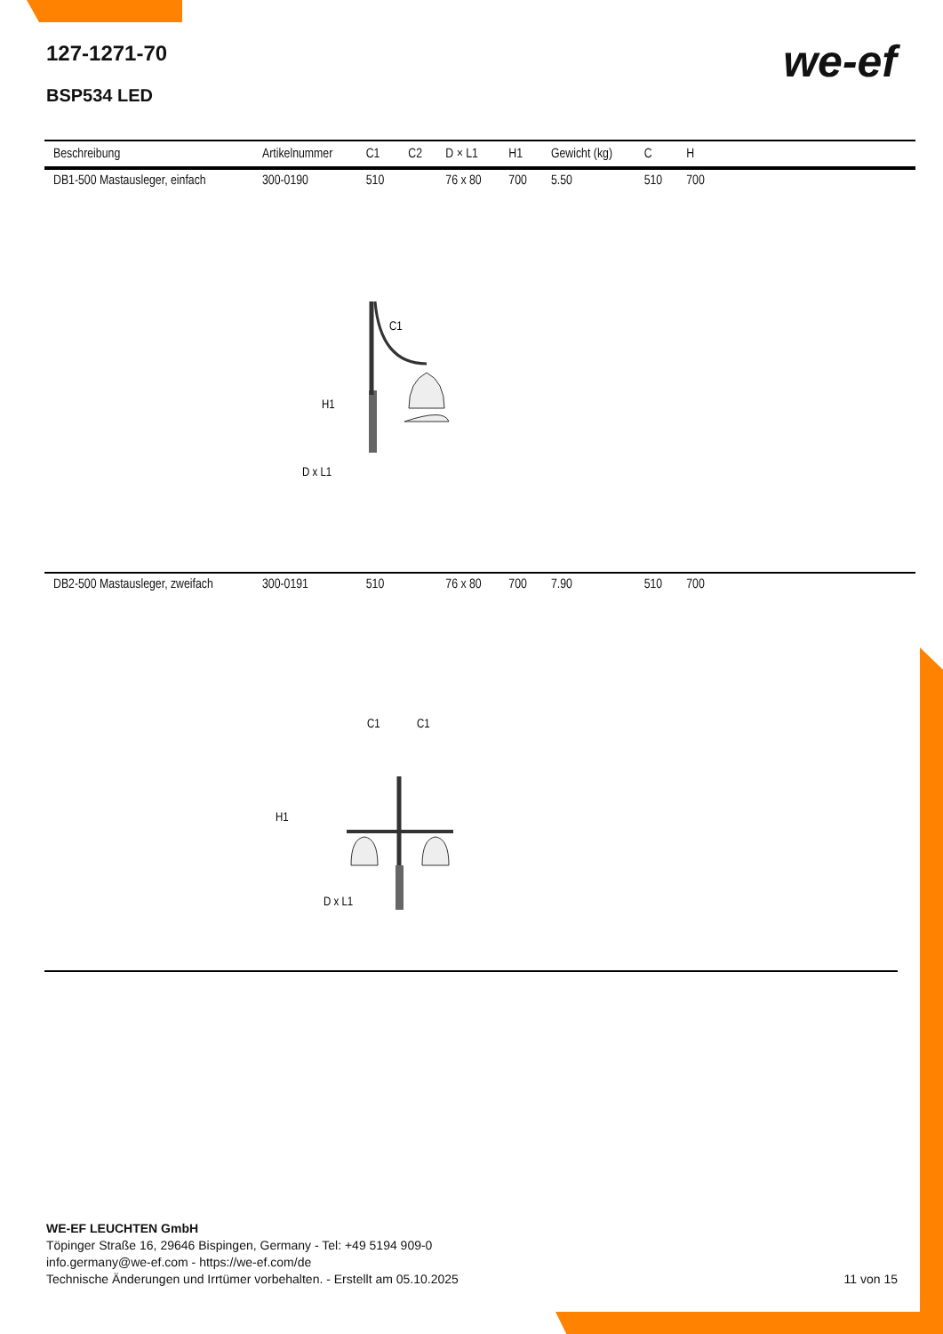127-1271-70
BSP534 LED
we-ef
| Beschreibung | Artikelnummer | C1 | C2 | D × L1 | H1 | Gewicht (kg) | C | H | |
| --- | --- | --- | --- | --- | --- | --- | --- | --- | --- |
| DB1-500 Mastausleger, einfach | 300-0190 | 510 | | 76 x 80 | 700 | 5.50 | 510 | 700 | |
| C1 H1 D x L1 | | | | | | | | | |
| DB2-500 Mastausleger, zweifach | 300-0191 | 510 | | 76 x 80 | 700 | 7.90 | 510 | 700 | |
| C1 C1 H1 D x L1 | | | | | | | | | |
WE-EF LEUCHTEN GmbH
Töpinger Straße 16, 29646 Bispingen, Germany - Tel: +49 5194 909-0
info.germany@we-ef.com - https://we-ef.com/de
Technische Änderungen und Irrtümer vorbehalten. - Erstellt am 05.10.2025 11 von 15